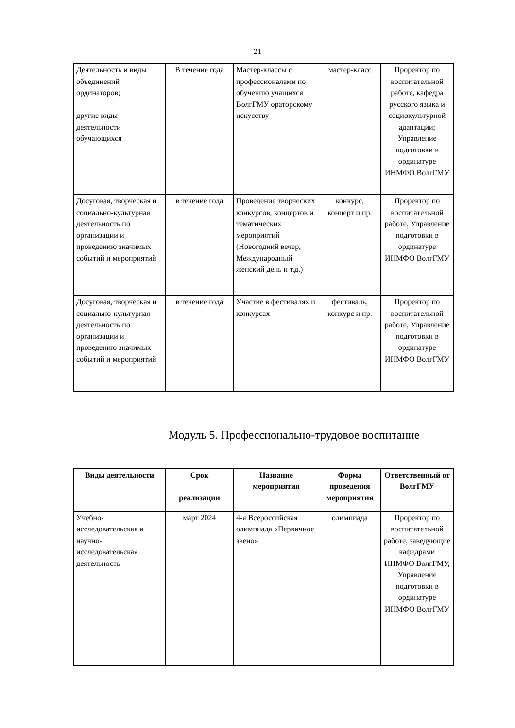21
| Деятельность и виды объединений ординаторов; другие виды деятельности обучающихся | В течение года | Мастер-классы с профессионалами по обучению учащихся ВолгГМУ ораторскому искусству | мастер-класс | Проректор по воспитательной работе, кафедра русского языка и социокультурной адаптации; Управление подготовки в ординатуре ИНМФО ВолгГМУ |
| Досуговая, творческая и социально-культурная деятельность по организации и проведению значимых событий и мероприятий | в течение года | Проведение творческих конкурсов, концертов и тематических мероприятий (Новогодний вечер, Международный женский день и т.д.) | конкурс, концерт и пр. | Проректор по воспитательной работе, Управление подготовки в ординатуре ИНМФО ВолгГМУ |
| Досуговая, творческая и социально-культурная деятельность по организации и проведению значимых событий и мероприятий | в течение года | Участие в фестивалях и конкурсах | фестиваль, конкурс и пр. | Проректор по воспитательной работе, Управление подготовки в ординатуре ИНМФО ВолгГМУ |
Модуль 5. Профессионально-трудовое воспитание
| Виды деятельности | Срок реализации | Название мероприятия | Форма проведения мероприятия | Ответственный от ВолгГМУ |
| --- | --- | --- | --- | --- |
| Учебно-исследовательская и научно-исследовательская деятельность | март 2024 | 4-я Всероссийская олимпиада «Первичное звено» | олимпиада | Проректор по воспитательной работе, заведующие кафедрами ИНМФО ВолгГМУ, Управление подготовки в ординатуре ИНМФО ВолгГМУ |